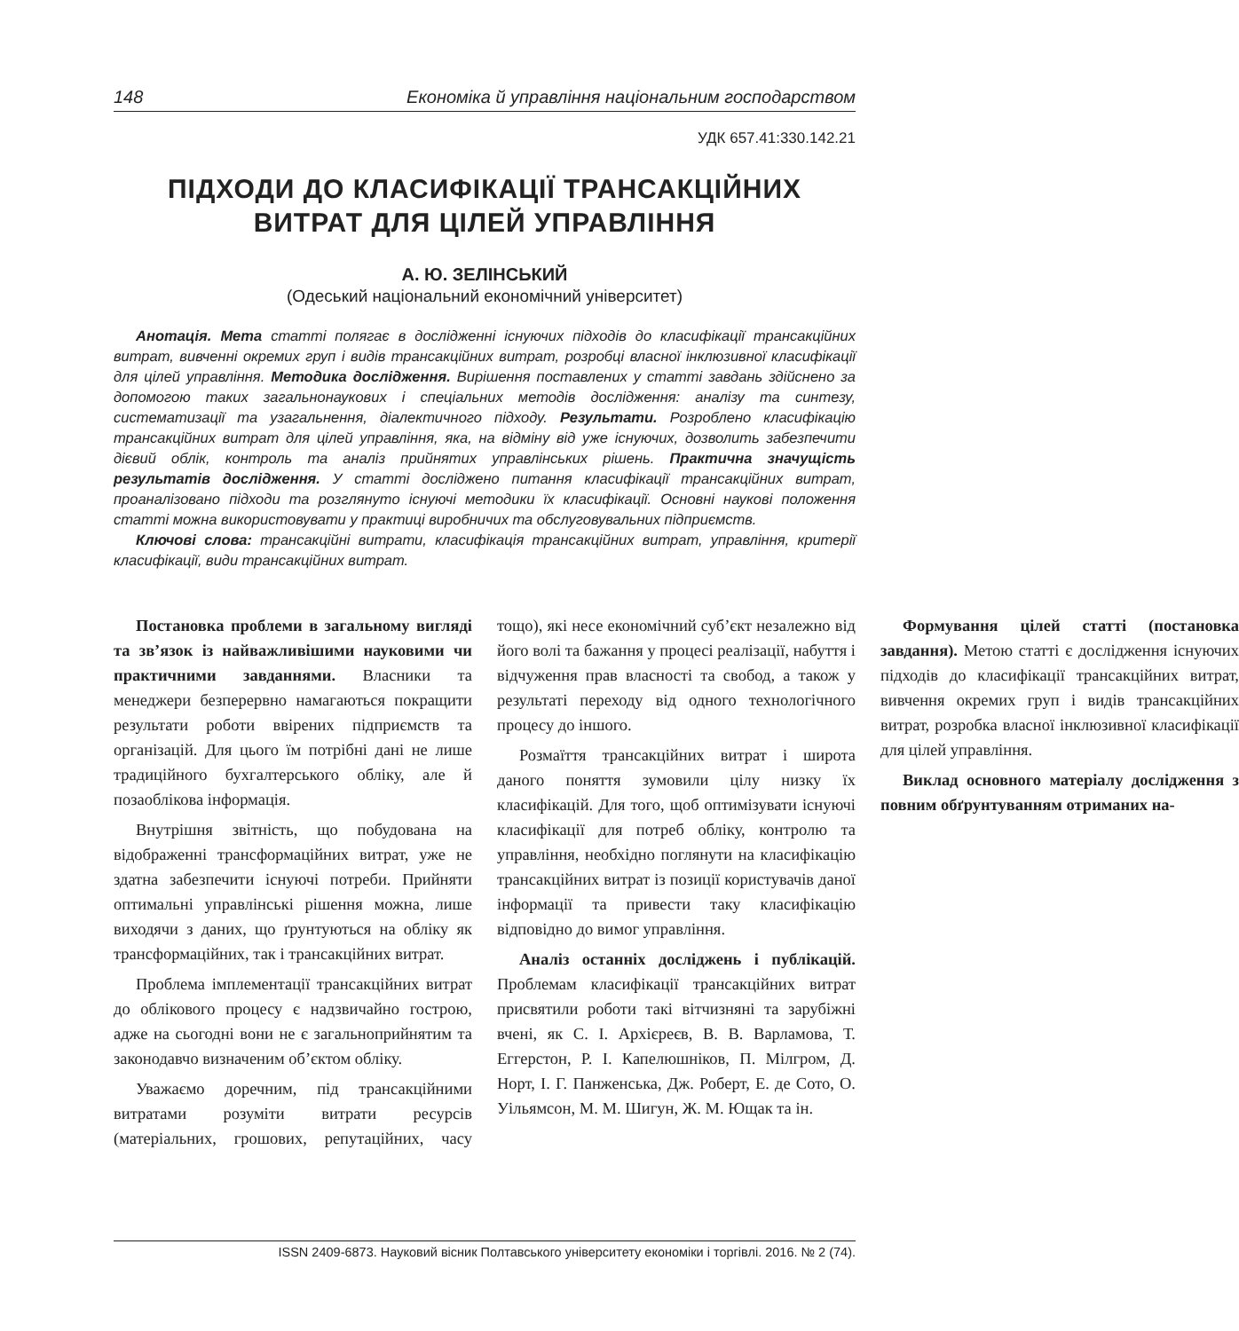148 Економіка й управління національним господарством
УДК 657.41:330.142.21
ПІДХОДИ ДО КЛАСИФІКАЦІЇ ТРАНСАКЦІЙНИХ
ВИТРАТ ДЛЯ ЦІЛЕЙ УПРАВЛІННЯ
А. Ю. ЗЕЛІНСЬКИЙ
(Одеський національний економічний університет)
Анотація. Мета статті полягає в дослідженні існуючих підходів до класифікації трансакційних витрат, вивченні окремих груп і видів трансакційних витрат, розробці власної інклюзивної класифікації для цілей управління. Методика дослідження. Вирішення поставлених у статті завдань здійснено за допомогою таких загальнонаукових і спеціальних методів дослідження: аналізу та синтезу, систематизації та узагальнення, діалектичного підходу. Результати. Розроблено класифікацію трансакційних витрат для цілей управління, яка, на відміну від уже існуючих, дозволить забезпечити дієвий облік, контроль та аналіз прийнятих управлінських рішень. Практична значущість результатів дослідження. У статті досліджено питання класифікації трансакційних витрат, проаналізовано підходи та розглянуто існуючі методики їх класифікації. Основні наукові положення статті можна використовувати у практиці виробничих та обслуговувальних підприємств.
Ключові слова: трансакційні витрати, класифікація трансакційних витрат, управління, критерії класифікації, види трансакційних витрат.
Постановка проблеми в загальному вигляді та зв’язок із найважливішими науковими чи практичними завданнями. Власники та менеджери безперервно намагаються покращити результати роботи ввірених підприємств та організацій. Для цього їм потрібні дані не лише традиційного бухгалтерського обліку, але й позаоблікова інформація.
Внутрішня звітність, що побудована на відображенні трансформаційних витрат, уже не здатна забезпечити існуючі потреби. Прийняти оптимальні управлінські рішення можна, лише виходячи з даних, що ґрунтуються на обліку як трансформаційних, так і трансакційних витрат.
Проблема імплементації трансакційних витрат до облікового процесу є надзвичайно гострою, адже на сьогодні вони не є загальноприйнятим та законодавчо визначеним об’єктом обліку.
Уважаємо доречним, під трансакційними витратами розуміти витрати ресурсів (матеріальних, грошових, репутаційних, часу тощо), які несе економічний суб’єкт незалежно від його волі та бажання у процесі реалізації, набуття і відчуження прав власності та свобод, а також у результаті переходу від одного технологічного процесу до іншого.
Розмаїття трансакційних витрат і широта даного поняття зумовили цілу низку їх класифікацій. Для того, щоб оптимізувати існуючі класифікації для потреб обліку, контролю та управління, необхідно поглянути на класифікацію трансакційних витрат із позиції користувачів даної інформації та привести таку класифікацію відповідно до вимог управління.
Аналіз останніх досліджень і публікацій. Проблемам класифікації трансакційних витрат присвятили роботи такі вітчизняні та зарубіжні вчені, як С. І. Архієреєв, В. В. Варламова, Т. Еггерстон, Р. І. Капелюшніков, П. Мілгром, Д. Норт, І. Г. Панженська, Дж. Роберт, Е. де Сото, О. Уільямсон, М. М. Шигун, Ж. М. Ющак та ін.
Формування цілей статті (постановка завдання). Метою статті є дослідження існуючих підходів до класифікації трансакційних витрат, вивчення окремих груп і видів трансакційних витрат, розробка власної інклюзивної класифікації для цілей управління.
Виклад основного матеріалу дослідження з повним обґрунтуванням отриманих на-
ISSN 2409-6873. Науковий вісник Полтавського університету економіки і торгівлі. 2016. № 2 (74).